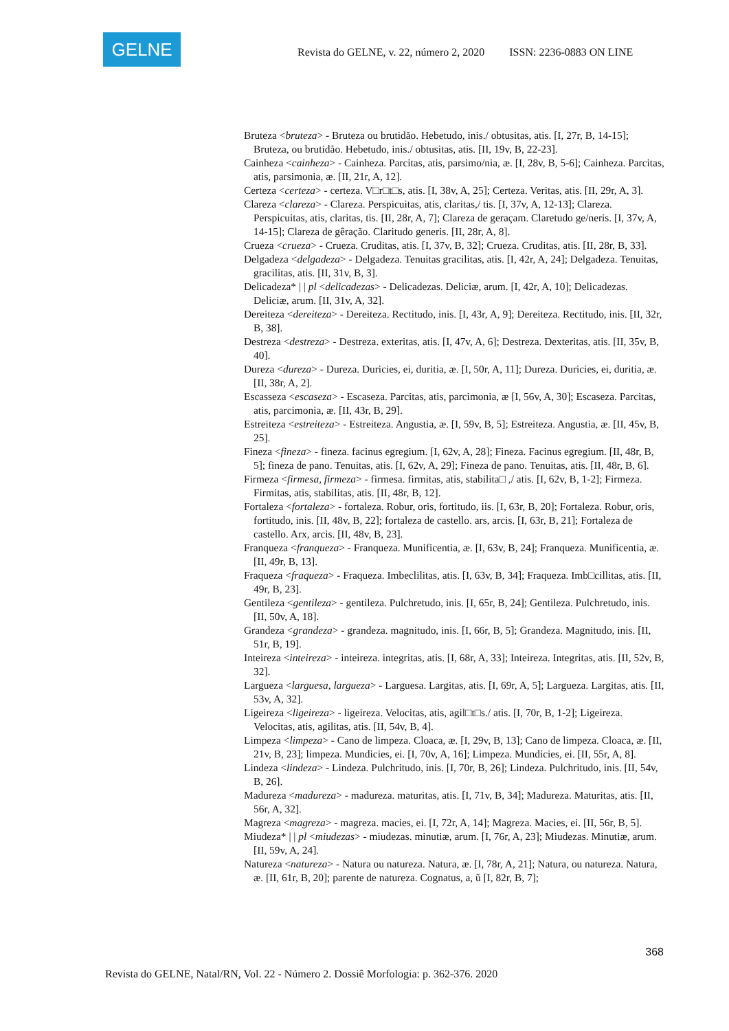GELNE
Revista do GELNE, v. 22, número 2, 2020 ISSN: 2236-0883 ON LINE
Bruteza <bruteza> - Bruteza ou brutidão. Hebetudo, inis./ obtusitas, atis. [I, 27r, B, 14-15]; Bruteza, ou brutidão. Hebetudo, inis./ obtusitas, atis. [II, 19v, B, 22-23].
Cainheza <cainheza> - Cainheza. Parcitas, atis, parsimo/nia, æ. [I, 28v, B, 5-6]; Cainheza. Parcitas, atis, parsimonia, æ. [II, 21r, A, 12].
Certeza <certeza> - certeza. V□r□t□s, atis. [I, 38v, A, 25]; Certeza. Veritas, atis. [II, 29r, A, 3].
Clareza <clareza> - Clareza. Perspicuitas, atis, claritas,/ tis. [I, 37v, A, 12-13]; Clareza. Perspicuitas, atis, claritas, tis. [II, 28r, A, 7]; Clareza de geraçam. Claretudo ge/neris. [I, 37v, A, 14-15]; Clareza de gêração. Claritudo generis. [II, 28r, A, 8].
Crueza <crueza> - Crueza. Cruditas, atis. [I, 37v, B, 32]; Crueza. Cruditas, atis. [II, 28r, B, 33].
Delgadeza <delgadeza> - Delgadeza. Tenuitas gracilitas, atis. [I, 42r, A, 24]; Delgadeza. Tenuitas, gracilitas, atis. [II, 31v, B, 3].
Delicadeza* | | pl <delicadezas> - Delicadezas. Deliciæ, arum. [I, 42r, A, 10]; Delicadezas. Deliciæ, arum. [II, 31v, A, 32].
Dereiteza <dereiteza> - Dereiteza. Rectitudo, inis. [I, 43r, A, 9]; Dereiteza. Rectitudo, inis. [II, 32r, B, 38].
Destreza <destreza> - Destreza. exteritas, atis. [I, 47v, A, 6]; Destreza. Dexteritas, atis. [II, 35v, B, 40].
Dureza <dureza> - Dureza. Duricies, ei, duritia, æ. [I, 50r, A, 11]; Dureza. Duricies, ei, duritia, æ. [II, 38r, A, 2].
Escasseza <escaseza> - Escaseza. Parcitas, atis, parcimonia, æ [I, 56v, A, 30]; Escaseza. Parcitas, atis, parcimonia, æ. [II, 43r, B, 29].
Estreiteza <estreiteza> - Estreiteza. Angustia, æ. [I, 59v, B, 5]; Estreiteza. Angustia, æ. [II, 45v, B, 25].
Fineza <fineza> - fineza. facinus egregium. [I, 62v, A, 28]; Fineza. Facinus egregium. [II, 48r, B, 5]; fineza de pano. Tenuitas, atis. [I, 62v, A, 29]; Fineza de pano. Tenuitas, atis. [II, 48r, B, 6].
Firmeza <firmesa, firmeza> - firmesa. firmitas, atis, stabilita□ ,/ atis. [I, 62v, B, 1-2]; Firmeza. Firmitas, atis, stabilitas, atis. [II, 48r, B, 12].
Fortaleza <fortaleza> - fortaleza. Robur, oris, fortitudo, iis. [I, 63r, B, 20]; Fortaleza. Robur, oris, fortitudo, inis. [II, 48v, B, 22]; fortaleza de castello. ars, arcis. [I, 63r, B, 21]; Fortaleza de castello. Arx, arcis. [II, 48v, B, 23].
Franqueza <franqueza> - Franqueza. Munificentia, æ. [I, 63v, B, 24]; Franqueza. Munificentia, æ. [II, 49r, B, 13].
Fraqueza <fraqueza> - Fraqueza. Imbeclilitas, atis. [I, 63v, B, 34]; Fraqueza. Imb□cillitas, atis. [II, 49r, B, 23].
Gentileza <gentileza> - gentileza. Pulchretudo, inis. [I, 65r, B, 24]; Gentileza. Pulchretudo, inis. [II, 50v, A, 18].
Grandeza <grandeza> - grandeza. magnitudo, inis. [I, 66r, B, 5]; Grandeza. Magnitudo, inis. [II, 51r, B, 19].
Inteireza <inteireza> - inteireza. integritas, atis. [I, 68r, A, 33]; Inteireza. Integritas, atis. [II, 52v, B, 32].
Largueza <larguesa, largueza> - Larguesa. Largitas, atis. [I, 69r, A, 5]; Largueza. Largitas, atis. [II, 53v, A, 32].
Ligeireza <ligeireza> - ligeireza. Velocitas, atis, agil□t□s./ atis. [I, 70r, B, 1-2]; Ligeireza. Velocitas, atis, agilitas, atis. [II, 54v, B, 4].
Limpeza <limpeza> - Cano de limpeza. Cloaca, æ. [I, 29v, B, 13]; Cano de limpeza. Cloaca, æ. [II, 21v, B, 23]; limpeza. Mundicies, ei. [I, 70v, A, 16]; Limpeza. Mundicies, ei. [II, 55r, A, 8].
Lindeza <lindeza> - Lindeza. Pulchritudo, inis. [I, 70r, B, 26]; Lindeza. Pulchritudo, inis. [II, 54v, B, 26].
Madureza <madureza> - madureza. maturitas, atis. [I, 71v, B, 34]; Madureza. Maturitas, atis. [II, 56r, A, 32].
Magreza <magreza> - magreza. macies, ei. [I, 72r, A, 14]; Magreza. Macies, ei. [II, 56r, B, 5].
Miudeza* | | pl <miudezas> - miudezas. minutiæ, arum. [I, 76r, A, 23]; Miudezas. Minutiæ, arum. [II, 59v, A, 24].
Natureza <natureza> - Natura ou natureza. Natura, æ. [I, 78r, A, 21]; Natura, ou natureza. Natura, æ. [II, 61r, B, 20]; parente de natureza. Cognatus, a, ũ [I, 82r, B, 7];
368
Revista do GELNE, Natal/RN, Vol. 22 - Número 2. Dossiê Morfologia: p. 362-376. 2020